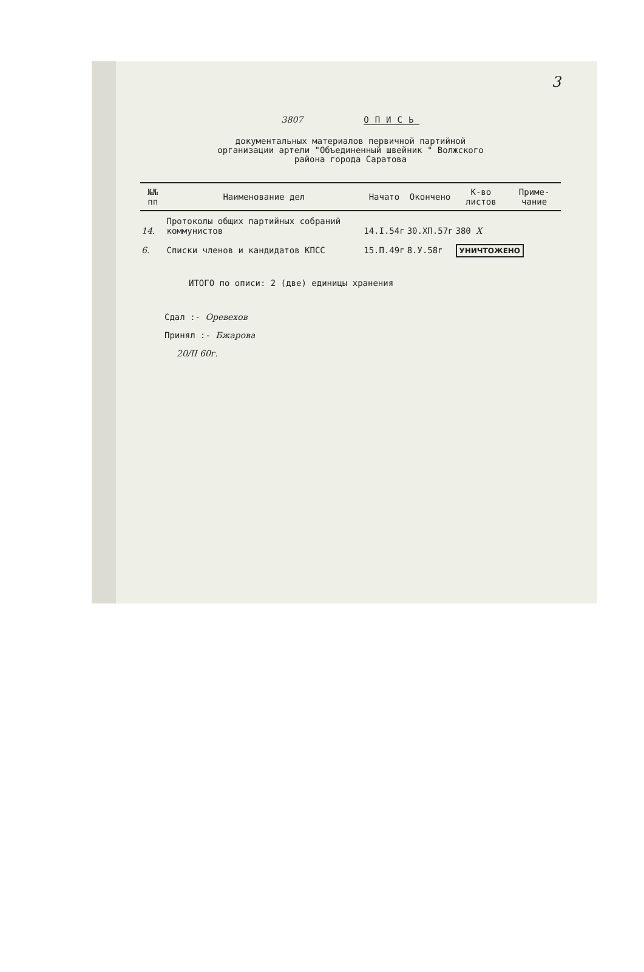3
3807 ОПИСЬ
документальных материалов первичной партийной
организации артели "Объединенный швейник " Волжского
района города Саратова
| №№ пп | Наименование дел | Начато | Окончено | К-во листов | Приме-чание |
| --- | --- | --- | --- | --- | --- |
| 14. | Протоколы общих партийных собраний коммунистов | 14.I.54г | 30.ХП.57г | 380 X | |
| 6. | Списки членов и кандидатов КПСС | 15.П.49г | 8.У.58г | УНИЧТОЖЕНО | |
ИТОГО по описи: 2 (две) единицы хранения
Сдал :- Оревехов
Принял :- Бжарова
20/II 60г.